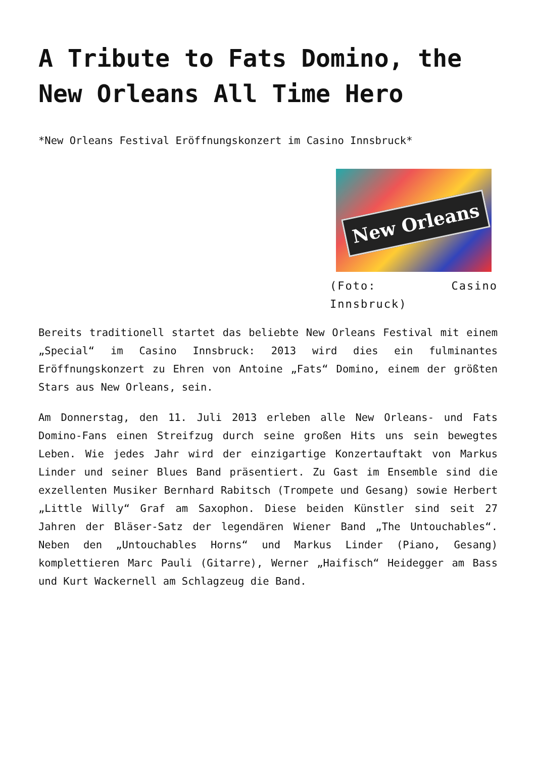A Tribute to Fats Domino, the New Orleans All Time Hero
*New Orleans Festival Eröffnungskonzert im Casino Innsbruck*
New Orleans
(Foto: Casino Innsbruck)
Bereits traditionell startet das beliebte New Orleans Festival mit einem „Special“ im Casino Innsbruck: 2013 wird dies ein fulminantes Eröffnungskonzert zu Ehren von Antoine „Fats“ Domino, einem der größten Stars aus New Orleans, sein.
Am Donnerstag, den 11. Juli 2013 erleben alle New Orleans- und Fats Domino-Fans einen Streifzug durch seine großen Hits uns sein bewegtes Leben. Wie jedes Jahr wird der einzigartige Konzertauftakt von Markus Linder und seiner Blues Band präsentiert. Zu Gast im Ensemble sind die exzellenten Musiker Bernhard Rabitsch (Trompete und Gesang) sowie Herbert „Little Willy“ Graf am Saxophon. Diese beiden Künstler sind seit 27 Jahren der Bläser-Satz der legendären Wiener Band „The Untouchables“. Neben den „Untouchables Horns“ und Markus Linder (Piano, Gesang) komplettieren Marc Pauli (Gitarre), Werner „Haifisch“ Heidegger am Bass und Kurt Wackernell am Schlagzeug die Band.